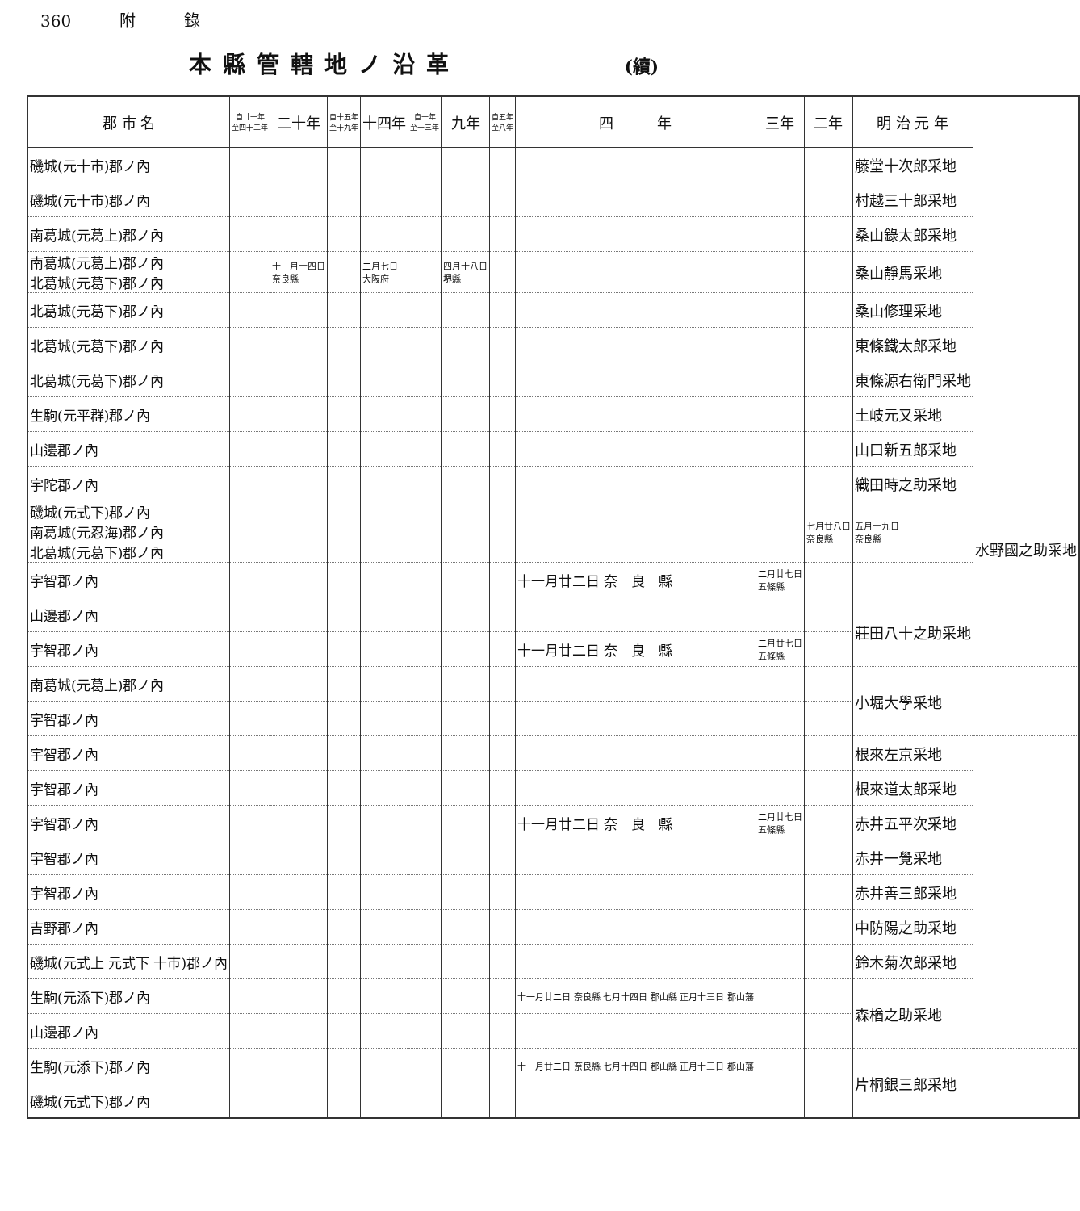360 附 錄
本縣管轄地ノ沿革 (續)
| 郡 市 名 | 自廿一年 至四十二年 | 二十年 | 自十五年 至十九年 | 十四年 | 自十年 至十三年 | 九年 | 自五年 至八年 | 四 年 | 三年 | 二年 | 明 治 元 年 | |
| --- | --- | --- | --- | --- | --- | --- | --- | --- | --- | --- | --- | --- |
| 磯城(元十市)郡ノ內 | | | | | | | | | | | 藤堂十次郎采地 | |
| 磯城(元十市)郡ノ內 | | | | | | | | | | | 村越三十郎采地 | |
| 南葛城(元葛上)郡ノ內 | | | | | | | | | | | 桑山錄太郎采地 | |
| 南葛城(元葛上)郡ノ內 北葛城(元葛下)郡ノ內 | | 十一月十四日 奈良縣 | | 二月七日 大阪府 | | 四月十八日 堺縣 | | | | | 桑山靜馬采地 | |
| 北葛城(元葛下)郡ノ內 | | | | | | | | | | | 桑山修理采地 | |
| 北葛城(元葛下)郡ノ內 | | | | | | | | | | | 東條鐵太郎采地 | |
| 北葛城(元葛下)郡ノ內 | | | | | | | | | | | 東條源右衛門采地 | |
| 生駒(元平群)郡ノ內 | | | | | | | | | | | 土岐元又采地 | |
| 山邊郡ノ內 | | | | | | | | | | | 山口新五郎采地 | |
| 宇陀郡ノ內 | | | | | | | | | | | 織田時之助采地 | |
| 磯城(元式下)郡ノ內 南葛城(元忍海)郡ノ內 北葛城(元葛下)郡ノ內 | | | | | | | | | | 七月廿八日 奈良縣 | 五月十九日 奈良縣 | 水野國之助采地 |
| 宇智郡ノ內 | | | | | | | | 十一月廿二日 奈 良 縣 | 二月廿七日 五條縣 | | | |
| 山邊郡ノ內 | | | | | | | | | | | 莊田八十之助采地 | |
| 宇智郡ノ內 | | | | | | | | 十一月廿二日 奈 良 縣 | 二月廿七日 五條縣 | | | |
| 南葛城(元葛上)郡ノ內 | | | | | | | | | | | 小堀大學采地 | |
| 宇智郡ノ內 | | | | | | | | | | | | |
| 宇智郡ノ內 | | | | | | | | | | | 根來左京采地 | |
| 宇智郡ノ內 | | | | | | | | | | | 根來道太郎采地 | |
| 宇智郡ノ內 | | | | | | | | 十一月廿二日 奈 良 縣 | 二月廿七日 五條縣 | | 赤井五平次采地 | |
| 宇智郡ノ內 | | | | | | | | | | | 赤井一覺采地 | |
| 宇智郡ノ內 | | | | | | | | | | | 赤井善三郎采地 | |
| 吉野郡ノ內 | | | | | | | | | | | 中防陽之助采地 | |
| 磯城(元式上 元式下 十市)郡ノ內 | | | | | | | | | | | 鈴木菊次郎采地 | |
| 生駒(元添下)郡ノ內 | | | | | | | | 十一月廿二日 奈良縣 七月十四日 郡山縣 正月十三日 郡山藩 | | | 森楢之助采地 | |
| 山邊郡ノ內 | | | | | | | | | | | | |
| 生駒(元添下)郡ノ內 | | | | | | | | 十一月廿二日 奈良縣 七月十四日 郡山縣 正月十三日 郡山藩 | | | 片桐銀三郎采地 | |
| 磯城(元式下)郡ノ內 | | | | | | | | | | | | |